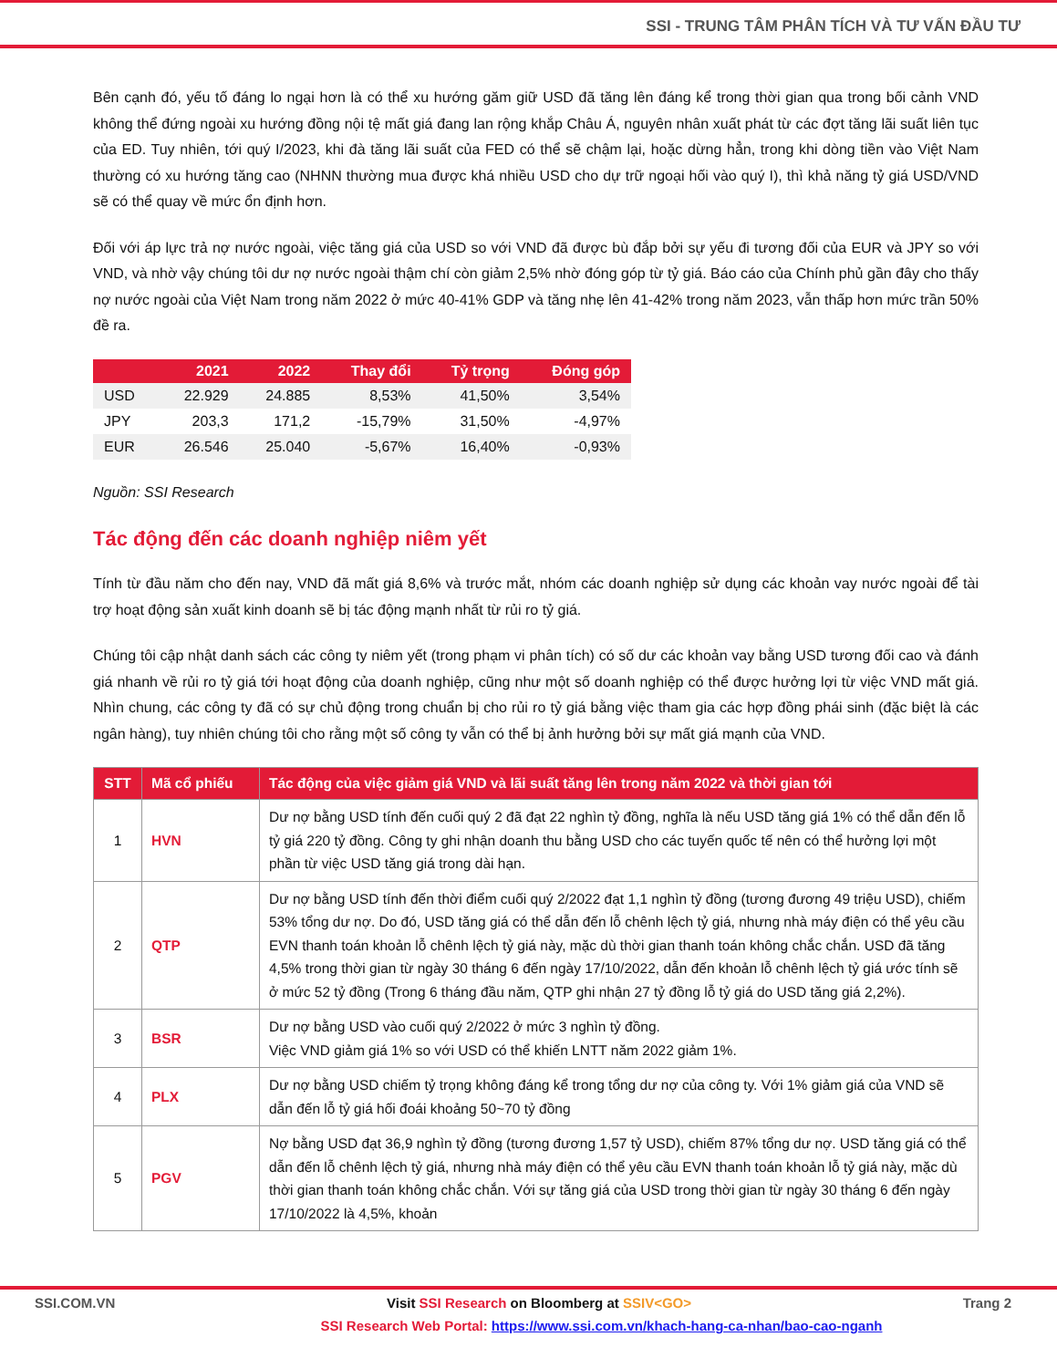SSI - TRUNG TÂM PHÂN TÍCH VÀ TƯ VẤN ĐẦU TƯ
Bên cạnh đó, yếu tố đáng lo ngại hơn là có thể xu hướng găm giữ USD đã tăng lên đáng kể trong thời gian qua trong bối cảnh VND không thể đứng ngoài xu hướng đồng nội tệ mất giá đang lan rộng khắp Châu Á, nguyên nhân xuất phát từ các đợt tăng lãi suất liên tục của ED. Tuy nhiên, tới quý I/2023, khi đà tăng lãi suất của FED có thể sẽ chậm lại, hoặc dừng hẳn, trong khi dòng tiền vào Việt Nam thường có xu hướng tăng cao (NHNN thường mua được khá nhiều USD cho dự trữ ngoại hối vào quý I), thì khả năng tỷ giá USD/VND sẽ có thể quay về mức ổn định hơn.
Đối với áp lực trả nợ nước ngoài, việc tăng giá của USD so với VND đã được bù đắp bởi sự yếu đi tương đối của EUR và JPY so với VND, và nhờ vậy chúng tôi dư nợ nước ngoài thậm chí còn giảm 2,5% nhờ đóng góp từ tỷ giá. Báo cáo của Chính phủ gần đây cho thấy nợ nước ngoài của Việt Nam trong năm 2022 ở mức 40-41% GDP và tăng nhẹ lên 41-42% trong năm 2023, vẫn thấp hơn mức trần 50% đề ra.
| | 2021 | 2022 | Thay đổi | Tỷ trọng | Đóng góp |
| --- | --- | --- | --- | --- | --- |
| USD | 22.929 | 24.885 | 8,53% | 41,50% | 3,54% |
| JPY | 203,3 | 171,2 | -15,79% | 31,50% | -4,97% |
| EUR | 26.546 | 25.040 | -5,67% | 16,40% | -0,93% |
Nguồn: SSI Research
Tác động đến các doanh nghiệp niêm yết
Tính từ đầu năm cho đến nay, VND đã mất giá 8,6% và trước mắt, nhóm các doanh nghiệp sử dụng các khoản vay nước ngoài để tài trợ hoạt động sản xuất kinh doanh sẽ bị tác động mạnh nhất từ rủi ro tỷ giá.
Chúng tôi cập nhật danh sách các công ty niêm yết (trong phạm vi phân tích) có số dư các khoản vay bằng USD tương đối cao và đánh giá nhanh về rủi ro tỷ giá tới hoạt động của doanh nghiệp, cũng như một số doanh nghiệp có thể được hưởng lợi từ việc VND mất giá. Nhìn chung, các công ty đã có sự chủ động trong chuẩn bị cho rủi ro tỷ giá bằng việc tham gia các hợp đồng phái sinh (đặc biệt là các ngân hàng), tuy nhiên chúng tôi cho rằng một số công ty vẫn có thể bị ảnh hưởng bởi sự mất giá mạnh của VND.
| STT | Mã cổ phiếu | Tác động của việc giảm giá VND và lãi suất tăng lên trong năm 2022 và thời gian tới |
| --- | --- | --- |
| 1 | HVN | Dư nợ bằng USD tính đến cuối quý 2 đã đạt 22 nghìn tỷ đồng, nghĩa là nếu USD tăng giá 1% có thể dẫn đến lỗ tỷ giá 220 tỷ đồng. Công ty ghi nhận doanh thu bằng USD cho các tuyến quốc tế nên có thể hưởng lợi một phần từ việc USD tăng giá trong dài hạn. |
| 2 | QTP | Dư nợ bằng USD tính đến thời điểm cuối quý 2/2022 đạt 1,1 nghìn tỷ đồng (tương đương 49 triệu USD), chiếm 53% tổng dư nợ. Do đó, USD tăng giá có thể dẫn đến lỗ chênh lệch tỷ giá, nhưng nhà máy điện có thể yêu cầu EVN thanh toán khoản lỗ chênh lệch tỷ giá này, mặc dù thời gian thanh toán không chắc chắn. USD đã tăng 4,5% trong thời gian từ ngày 30 tháng 6 đến ngày 17/10/2022, dẫn đến khoản lỗ chênh lệch tỷ giá ước tính sẽ ở mức 52 tỷ đồng (Trong 6 tháng đầu năm, QTP ghi nhận 27 tỷ đồng lỗ tỷ giá do USD tăng giá 2,2%). |
| 3 | BSR | Dư nợ bằng USD vào cuối quý 2/2022 ở mức 3 nghìn tỷ đồng. Việc VND giảm giá 1% so với USD có thể khiến LNTT năm 2022 giảm 1%. |
| 4 | PLX | Dư nợ bằng USD chiếm tỷ trọng không đáng kể trong tổng dư nợ của công ty. Với 1% giảm giá của VND sẽ dẫn đến lỗ tỷ giá hối đoái khoảng 50~70 tỷ đồng |
| 5 | PGV | Nợ bằng USD đạt 36,9 nghìn tỷ đồng (tương đương 1,57 tỷ USD), chiếm 87% tổng dư nợ. USD tăng giá có thể dẫn đến lỗ chênh lệch tỷ giá, nhưng nhà máy điện có thể yêu cầu EVN thanh toán khoản lỗ tỷ giá này, mặc dù thời gian thanh toán không chắc chắn. Với sự tăng giá của USD trong thời gian từ ngày 30 tháng 6 đến ngày 17/10/2022 là 4,5%, khoản |
SSI.COM.VN Visit SSI Research on Bloomberg at SSIV<GO> Trang 2
SSI Research Web Portal: https://www.ssi.com.vn/khach-hang-ca-nhan/bao-cao-nganh